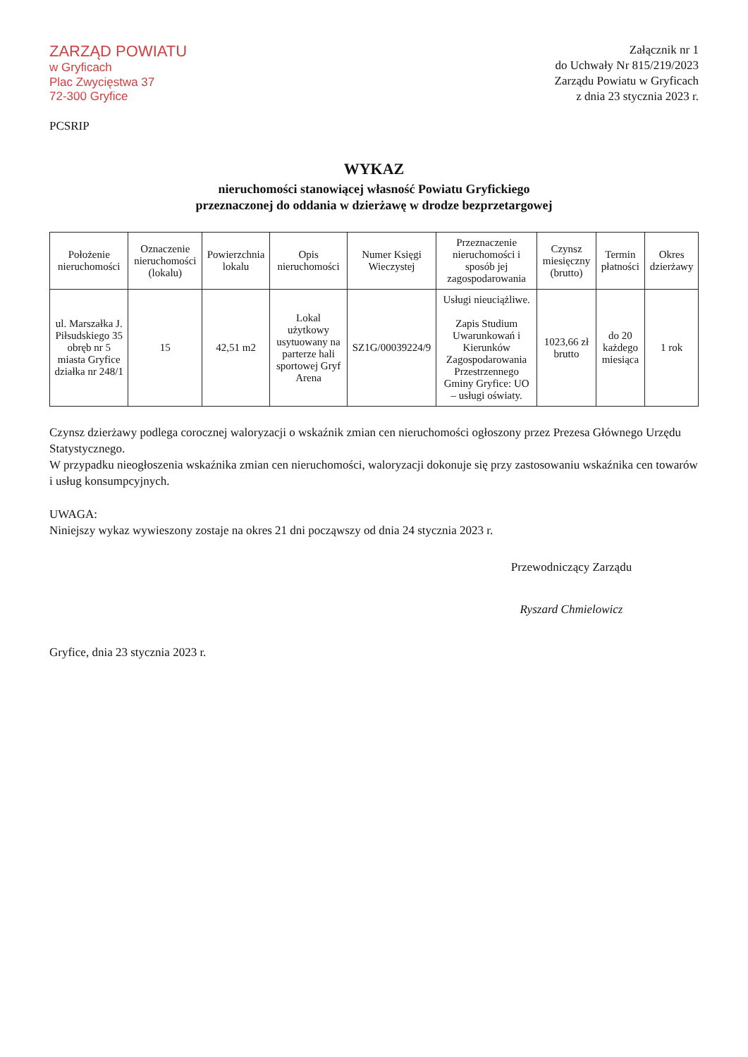ZARZĄD POWIATU
w Gryficach
Plac Zwycięstwa 37
72-300 Gryfice
PCSRIP
Załącznik nr 1
do Uchwały Nr 815/219/2023
Zarządu Powiatu w Gryficach
z dnia 23 stycznia 2023 r.
WYKAZ
nieruchomości stanowiącej własność Powiatu Gryfickiego
przeznaczonej do oddania w dzierżawę w drodze bezprzetargowej
| Położenie nieruchomości | Oznaczenie nieruchomości (lokalu) | Powierzchnia lokalu | Opis nieruchomości | Numer Księgi Wieczystej | Przeznaczenie nieruchomości i sposób jej zagospodarowania | Czynsz miesięczny (brutto) | Termin płatności | Okres dzierżawy |
| --- | --- | --- | --- | --- | --- | --- | --- | --- |
| ul. Marszałka J. Piłsudskiego 35 obręb nr 5 miasta Gryfice działka nr 248/1 | 15 | 42,51 m2 | Lokal użytkowy usytuowany na parterze hali sportowej Gryf Arena | SZ1G/00039224/9 | Usługi nieuciążliwe. Zapis Studium Uwarunkowań i Kierunków Zagospodarowania Przestrzennego Gminy Gryfice: UO – usługi oświaty. | 1023,66 zł brutto | do 20 każdego miesiąca | 1 rok |
Czynsz dzierżawy podlega corocznej waloryzacji o wskaźnik zmian cen nieruchomości ogłoszony przez Prezesa Głównego Urzędu Statystycznego.
W przypadku nieogłoszenia wskaźnika zmian cen nieruchomości, waloryzacji dokonuje się przy zastosowaniu wskaźnika cen towarów i usług konsumpcyjnych.
UWAGA:
Niniejszy wykaz wywieszony zostaje na okres 21 dni począwszy od dnia 24 stycznia 2023 r.
Przewodniczący Zarządu
Ryszard Chmielowicz
Gryfice, dnia 23 stycznia 2023 r.